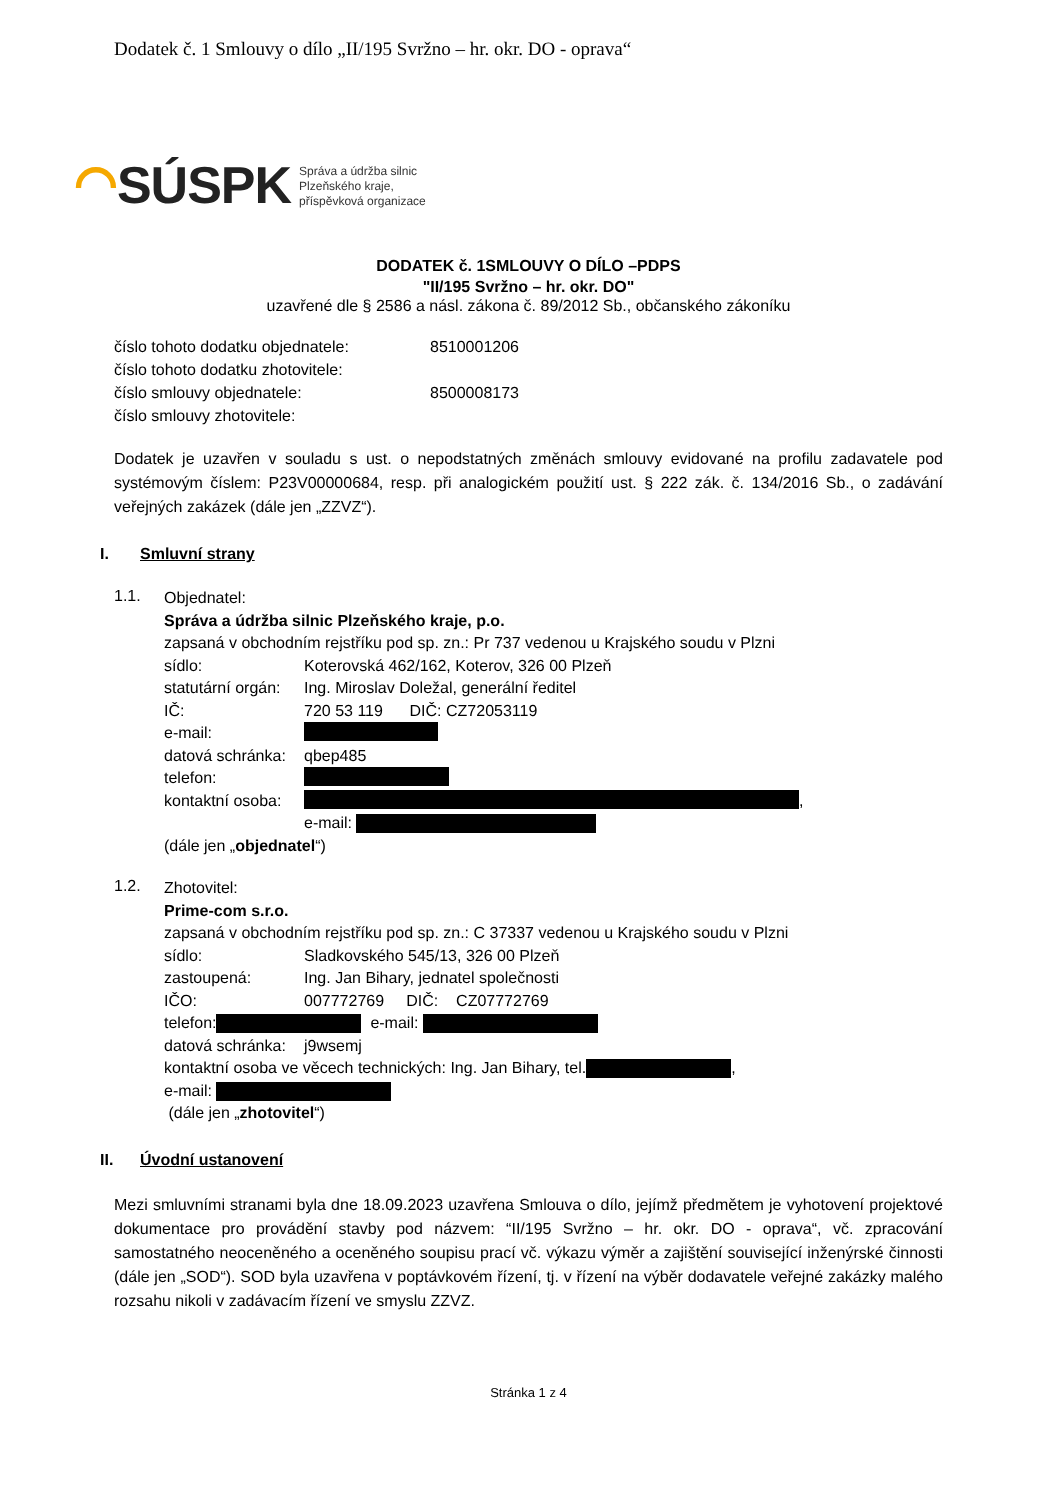Dodatek č. 1 Smlouvy o dílo „II/195 Svržno – hr. okr. DO - oprava“
⌒ SÚSPK
Správa a údržba silnic
Plzeňského kraje,
příspěvková organizace
DODATEK č. 1SMLOUVY O DÍLO –PDPS
"II/195 Svržno – hr. okr. DO"
uzavřené dle § 2586 a násl. zákona č. 89/2012 Sb., občanského zákoníku
číslo tohoto dodatku objednatele: 8510001206
číslo tohoto dodatku zhotovitele:
číslo smlouvy objednatele: 8500008173
číslo smlouvy zhotovitele:
Dodatek je uzavřen v souladu s ust. o nepodstatných změnách smlouvy evidované na profilu zadavatele pod systémovým číslem: P23V00000684, resp. při analogickém použití ust. § 222 zák. č. 134/2016 Sb., o zadávání veřejných zakázek (dále jen „ZZVZ“).
I. Smluvní strany
1.1.
Objednatel:
Správa a údržba silnic Plzeňského kraje, p.o.
zapsaná v obchodním rejstříku pod sp. zn.: Pr 737 vedenou u Krajského soudu v Plzni
sídlo: Koterovská 462/162, Koterov, 326 00 Plzeň
statutární orgán: Ing. Miroslav Doležal, generální ředitel
IČ: 720 53 119 DIČ: CZ72053119
e-mail:
datová schránka: qbep485
telefon:
kontaktní osoba: ,
e-mail:
(dále jen „objednatel“)
1.2.
Zhotovitel:
Prime-com s.r.o.
zapsaná v obchodním rejstříku pod sp. zn.: C 37337 vedenou u Krajského soudu v Plzni
sídlo: Sladkovského 545/13, 326 00 Plzeň
zastoupená: Ing. Jan Bihary, jednatel společnosti
IČO: 007772769 DIČ: CZ07772769
telefon: e-mail:
datová schránka: j9wsemj
kontaktní osoba ve věcech technických: Ing. Jan Bihary, tel. ,
e-mail:
(dále jen „zhotovitel“)
II. Úvodní ustanovení
Mezi smluvními stranami byla dne 18.09.2023 uzavřena Smlouva o dílo, jejímž předmětem je vyhotovení projektové dokumentace pro provádění stavby pod názvem: “II/195 Svržno – hr. okr. DO - oprava“, vč. zpracování samostatného neoceněného a oceněného soupisu prací vč. výkazu výměr a zajištění související inženýrské činnosti (dále jen „SOD“). SOD byla uzavřena v poptávkovém řízení, tj. v řízení na výběr dodavatele veřejné zakázky malého rozsahu nikoli v zadávacím řízení ve smyslu ZZVZ.
Stránka 1 z 4